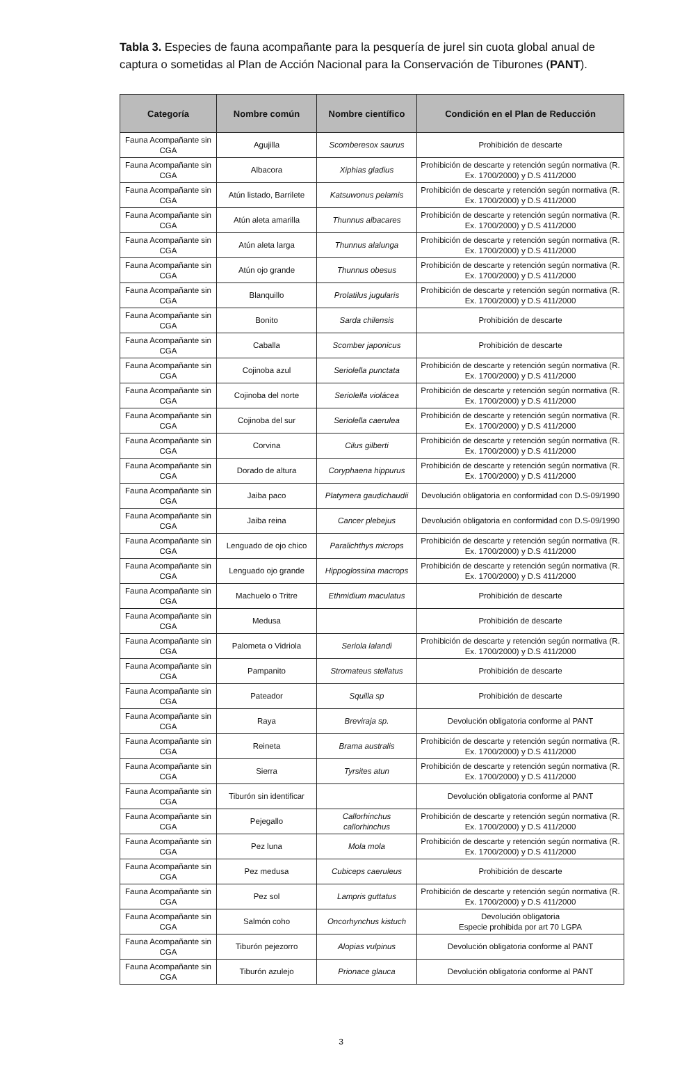Tabla 3. Especies de fauna acompañante para la pesquería de jurel sin cuota global anual de captura o sometidas al Plan de Acción Nacional para la Conservación de Tiburones (PANT).
| Categoría | Nombre común | Nombre científico | Condición en el Plan de Reducción |
| --- | --- | --- | --- |
| Fauna Acompañante sin CGA | Agujilla | Scomberesox saurus | Prohibición de descarte |
| Fauna Acompañante sin CGA | Albacora | Xiphias gladius | Prohibición de descarte y retención según normativa (R. Ex. 1700/2000) y D.S 411/2000 |
| Fauna Acompañante sin CGA | Atún listado, Barrilete | Katsuwonus pelamis | Prohibición de descarte y retención según normativa (R. Ex. 1700/2000) y D.S 411/2000 |
| Fauna Acompañante sin CGA | Atún aleta amarilla | Thunnus albacares | Prohibición de descarte y retención según normativa (R. Ex. 1700/2000) y D.S 411/2000 |
| Fauna Acompañante sin CGA | Atún aleta larga | Thunnus alalunga | Prohibición de descarte y retención según normativa (R. Ex. 1700/2000) y D.S 411/2000 |
| Fauna Acompañante sin CGA | Atún ojo grande | Thunnus obesus | Prohibición de descarte y retención según normativa (R. Ex. 1700/2000) y D.S 411/2000 |
| Fauna Acompañante sin CGA | Blanquillo | Prolatilus jugularis | Prohibición de descarte y retención según normativa (R. Ex. 1700/2000) y D.S 411/2000 |
| Fauna Acompañante sin CGA | Bonito | Sarda chilensis | Prohibición de descarte |
| Fauna Acompañante sin CGA | Caballa | Scomber japonicus | Prohibición de descarte |
| Fauna Acompañante sin CGA | Cojinoba azul | Seriolella punctata | Prohibición de descarte y retención según normativa (R. Ex. 1700/2000) y D.S 411/2000 |
| Fauna Acompañante sin CGA | Cojinoba del norte | Seriolella violácea | Prohibición de descarte y retención según normativa (R. Ex. 1700/2000) y D.S 411/2000 |
| Fauna Acompañante sin CGA | Cojinoba del sur | Seriolella caerulea | Prohibición de descarte y retención según normativa (R. Ex. 1700/2000) y D.S 411/2000 |
| Fauna Acompañante sin CGA | Corvina | Cilus gilberti | Prohibición de descarte y retención según normativa (R. Ex. 1700/2000) y D.S 411/2000 |
| Fauna Acompañante sin CGA | Dorado de altura | Coryphaena hippurus | Prohibición de descarte y retención según normativa (R. Ex. 1700/2000) y D.S 411/2000 |
| Fauna Acompañante sin CGA | Jaiba paco | Platymera gaudichaudii | Devolución obligatoria en conformidad con D.S-09/1990 |
| Fauna Acompañante sin CGA | Jaiba reina | Cancer plebejus | Devolución obligatoria en conformidad con D.S-09/1990 |
| Fauna Acompañante sin CGA | Lenguado de ojo chico | Paralichthys microps | Prohibición de descarte y retención según normativa (R. Ex. 1700/2000) y D.S 411/2000 |
| Fauna Acompañante sin CGA | Lenguado ojo grande | Hippoglossina macrops | Prohibición de descarte y retención según normativa (R. Ex. 1700/2000) y D.S 411/2000 |
| Fauna Acompañante sin CGA | Machuelo o Tritre | Ethmidium maculatus | Prohibición de descarte |
| Fauna Acompañante sin CGA | Medusa | | Prohibición de descarte |
| Fauna Acompañante sin CGA | Palometa o Vidriola | Seriola lalandi | Prohibición de descarte y retención según normativa (R. Ex. 1700/2000) y D.S 411/2000 |
| Fauna Acompañante sin CGA | Pampanito | Stromateus stellatus | Prohibición de descarte |
| Fauna Acompañante sin CGA | Pateador | Squilla sp | Prohibición de descarte |
| Fauna Acompañante sin CGA | Raya | Breviraja sp. | Devolución obligatoria conforme al PANT |
| Fauna Acompañante sin CGA | Reineta | Brama australis | Prohibición de descarte y retención según normativa (R. Ex. 1700/2000) y D.S 411/2000 |
| Fauna Acompañante sin CGA | Sierra | Tyrsites atun | Prohibición de descarte y retención según normativa (R. Ex. 1700/2000) y D.S 411/2000 |
| Fauna Acompañante sin CGA | Tiburón sin identificar | | Devolución obligatoria conforme al PANT |
| Fauna Acompañante sin CGA | Pejegallo | Callorhinchus callorhinchus | Prohibición de descarte y retención según normativa (R. Ex. 1700/2000) y D.S 411/2000 |
| Fauna Acompañante sin CGA | Pez luna | Mola mola | Prohibición de descarte y retención según normativa (R. Ex. 1700/2000) y D.S 411/2000 |
| Fauna Acompañante sin CGA | Pez medusa | Cubiceps caeruleus | Prohibición de descarte |
| Fauna Acompañante sin CGA | Pez sol | Lampris guttatus | Prohibición de descarte y retención según normativa (R. Ex. 1700/2000) y D.S 411/2000 |
| Fauna Acompañante sin CGA | Salmón coho | Oncorhynchus kistuch | Devolución obligatoria Especie prohibida por art 70 LGPA |
| Fauna Acompañante sin CGA | Tiburón pejezorro | Alopias vulpinus | Devolución obligatoria conforme al PANT |
| Fauna Acompañante sin CGA | Tiburón azulejo | Prionace glauca | Devolución obligatoria conforme al PANT |
3